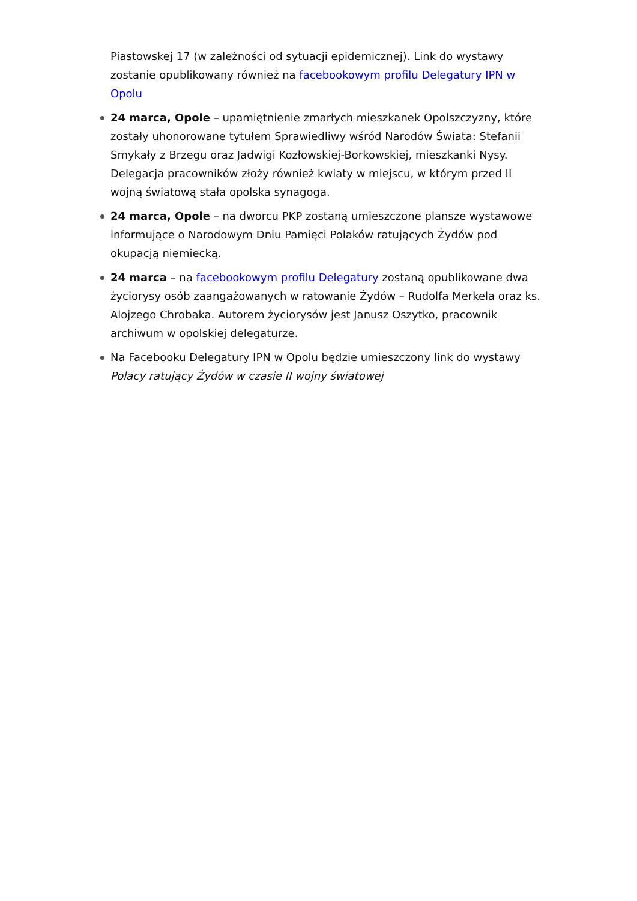Piastowskej 17 (w zależności od sytuacji epidemicznej). Link do wystawy zostanie opublikowany również na facebookowym profilu Delegatury IPN w Opolu
24 marca, Opole – upamiętnienie zmarłych mieszkanek Opolszczyzny, które zostały uhonorowane tytułem Sprawiedliwy wśród Narodów Świata: Stefanii Smykały z Brzegu oraz Jadwigi Kozłowskiej-Borkowskiej, mieszkanki Nysy. Delegacja pracowników złoży również kwiaty w miejscu, w którym przed II wojną światową stała opolska synagoga.
24 marca, Opole – na dworcu PKP zostaną umieszczone plansze wystawowe informujące o Narodowym Dniu Pamięci Polaków ratujących Żydów pod okupacją niemiecką.
24 marca – na facebookowym profilu Delegatury zostaną opublikowane dwa życiorysy osób zaangażowanych w ratowanie Żydów – Rudolfa Merkela oraz ks. Alojzego Chrobaka. Autorem życiorysów jest Janusz Oszytko, pracownik archiwum w opolskiej delegaturze.
Na Facebooku Delegatury IPN w Opolu będzie umieszczony link do wystawy Polacy ratujący Żydów w czasie II wojny światowej